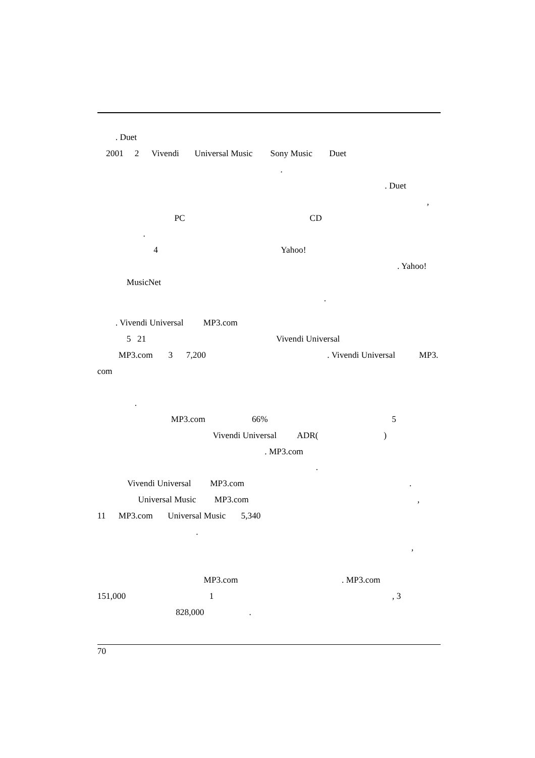. Duet
2001 2 Vivendi Universal Music Sony Music Duet
.
. Duet
,
PC CD
.
4 Yahoo!
. Yahoo!
MusicNet
.
. Vivendi Universal MP3.com
5 21 Vivendi Universal
MP3.com 3 7,200. Vivendi Universal MP3.
com
.
MP3.com 66% 5
Vivendi Universal ADR()
. MP3.com
.
Vivendi Universal MP3.com.
Universal Music MP3.com,
11 MP3.com Universal Music 5,340
.
,
MP3.com. MP3.com
151,000 1, 3
828,000.
70